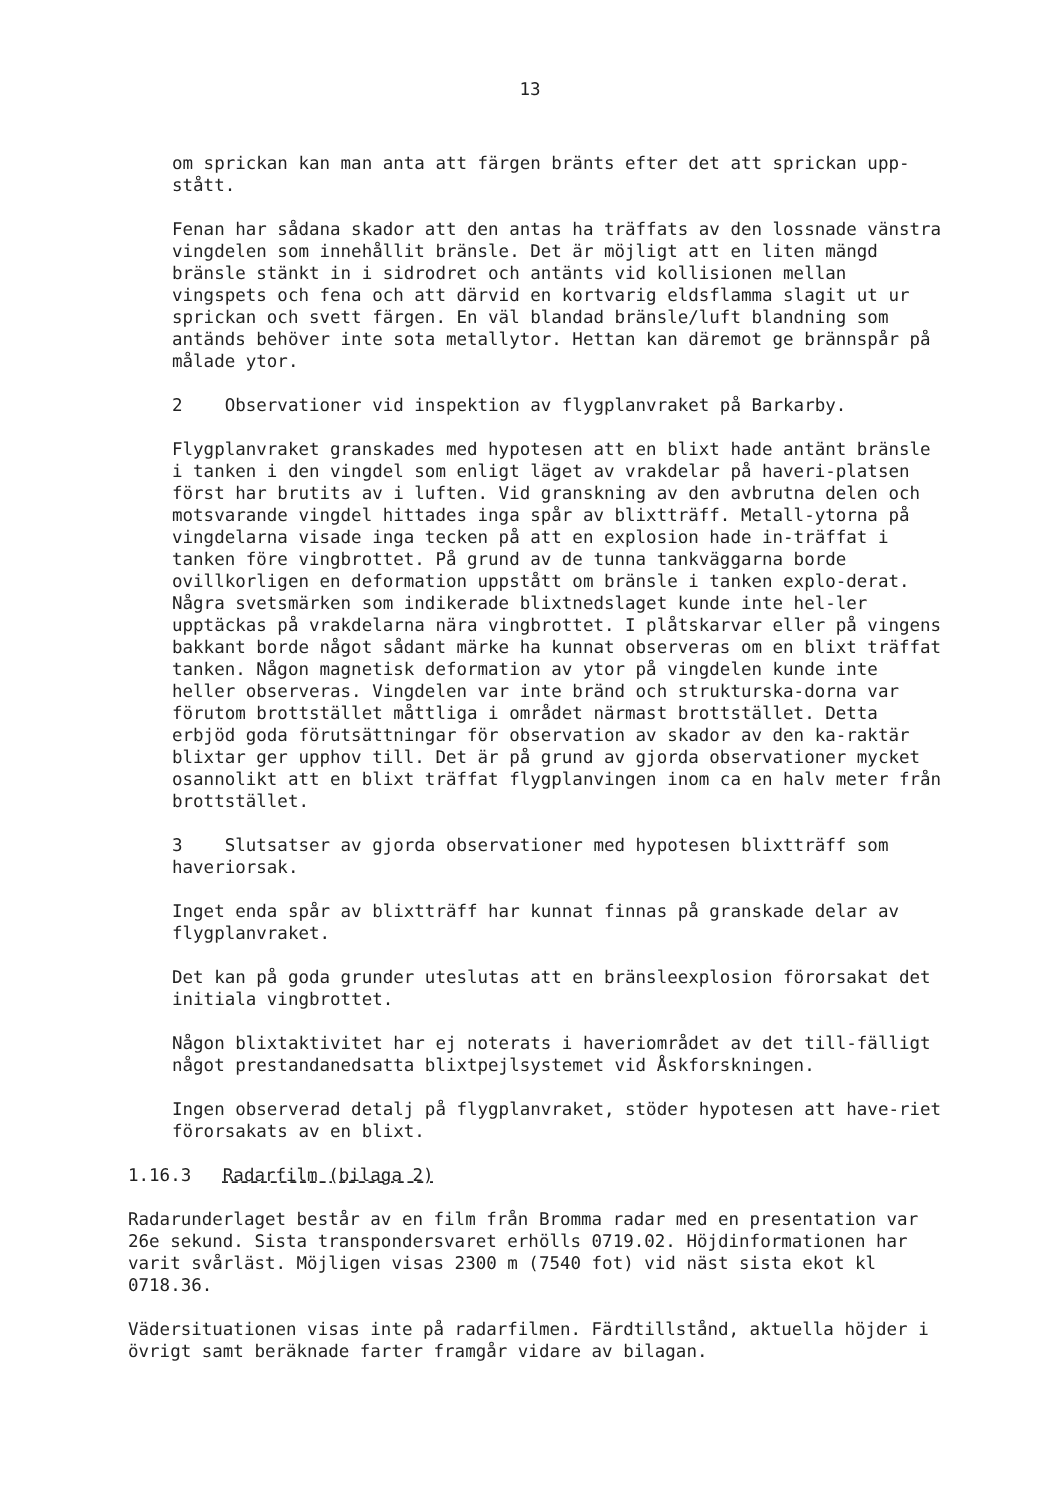13
om sprickan kan man anta att färgen bränts efter det att sprickan upp-
stått.
Fenan har sådana skador att den antas ha träffats av den lossnade vänstra vingdelen som innehållit bränsle. Det är möjligt att en liten mängd bränsle stänkt in i sidrodret och antänts vid kollisionen mellan vingspets och fena och att därvid en kortvarig eldsflamma slagit ut ur sprickan och svett färgen. En väl blandad bränsle/luft blandning som antänds behöver inte sota metallytor. Hettan kan däremot ge brännspår på målade ytor.
2 Observationer vid inspektion av flygplanvraket på Barkarby.
Flygplanvraket granskades med hypotesen att en blixt hade antänt bränsle i tanken i den vingdel som enligt läget av vrakdelar på haveri-platsen först har brutits av i luften. Vid granskning av den avbrutna delen och motsvarande vingdel hittades inga spår av blixtträff. Metall-ytorna på vingdelarna visade inga tecken på att en explosion hade in-träffat i tanken före vingbrottet. På grund av de tunna tankväggarna borde ovillkorligen en deformation uppstått om bränsle i tanken explo-derat. Några svetsmärken som indikerade blixtnedslaget kunde inte hel-ler upptäckas på vrakdelarna nära vingbrottet. I plåtskarvar eller på vingens bakkant borde något sådant märke ha kunnat observeras om en blixt träffat tanken. Någon magnetisk deformation av ytor på vingdelen kunde inte heller observeras. Vingdelen var inte bränd och strukturska-dorna var förutom brottstället måttliga i området närmast brottstället. Detta erbjöd goda förutsättningar för observation av skador av den ka-raktär blixtar ger upphov till. Det är på grund av gjorda observationer mycket osannolikt att en blixt träffat flygplanvingen inom ca en halv meter från brottstället.
3 Slutsatser av gjorda observationer med hypotesen blixtträff som haveriorsak.
Inget enda spår av blixtträff har kunnat finnas på granskade delar av flygplanvraket.
Det kan på goda grunder uteslutas att en bränsleexplosion förorsakat det initiala vingbrottet.
Någon blixtaktivitet har ej noterats i haveriområdet av det till-fälligt något prestandanedsatta blixtpejlsystemet vid Åskforskningen.
Ingen observerad detalj på flygplanvraket, stöder hypotesen att have-riet förorsakats av en blixt.
1.16.3 Radarfilm (bilaga 2)
Radarunderlaget består av en film från Bromma radar med en presentation var 26e sekund. Sista transpondersvaret erhölls 0719.02. Höjdinformationen har varit svårläst. Möjligen visas 2300 m (7540 fot) vid näst sista ekot kl 0718.36.
Vädersituationen visas inte på radarfilmen. Färdtillstånd, aktuella höjder i övrigt samt beräknade farter framgår vidare av bilagan.